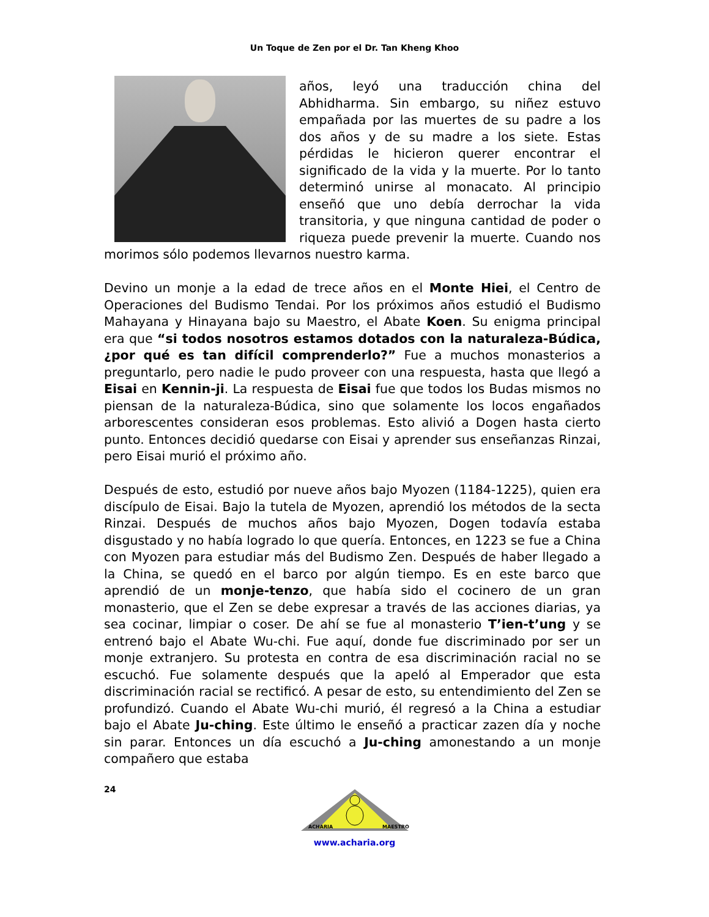Un Toque de Zen por el Dr. Tan Kheng Khoo
años, leyó una traducción china del Abhidharma. Sin embargo, su niñez estuvo empañada por las muertes de su padre a los dos años y de su madre a los siete. Estas pérdidas le hicieron querer encontrar el significado de la vida y la muerte. Por lo tanto determinó unirse al monacato. Al principio enseñó que uno debía derrochar la vida transitoria, y que ninguna cantidad de poder o riqueza puede prevenir la muerte. Cuando nos morimos sólo podemos llevarnos nuestro karma.
Devino un monje a la edad de trece años en el Monte Hiei, el Centro de Operaciones del Budismo Tendai. Por los próximos años estudió el Budismo Mahayana y Hinayana bajo su Maestro, el Abate Koen. Su enigma principal era que “si todos nosotros estamos dotados con la naturaleza-Búdica, ¿por qué es tan difícil comprenderlo?” Fue a muchos monasterios a preguntarlo, pero nadie le pudo proveer con una respuesta, hasta que llegó a Eisai en Kennin-ji. La respuesta de Eisai fue que todos los Budas mismos no piensan de la naturaleza-Búdica, sino que solamente los locos engañados arborescentes consideran esos problemas. Esto alivió a Dogen hasta cierto punto. Entonces decidió quedarse con Eisai y aprender sus enseñanzas Rinzai, pero Eisai murió el próximo año.
Después de esto, estudió por nueve años bajo Myozen (1184-1225), quien era discípulo de Eisai. Bajo la tutela de Myozen, aprendió los métodos de la secta Rinzai. Después de muchos años bajo Myozen, Dogen todavía estaba disgustado y no había logrado lo que quería. Entonces, en 1223 se fue a China con Myozen para estudiar más del Budismo Zen. Después de haber llegado a la China, se quedó en el barco por algún tiempo. Es en este barco que aprendió de un monje-tenzo, que había sido el cocinero de un gran monasterio, que el Zen se debe expresar a través de las acciones diarias, ya sea cocinar, limpiar o coser. De ahí se fue al monasterio T’ien-t’ung y se entrenó bajo el Abate Wu-chi. Fue aquí, donde fue discriminado por ser un monje extranjero. Su protesta en contra de esa discriminación racial no se escuchó. Fue solamente después que la apeló al Emperador que esta discriminación racial se rectificó. A pesar de esto, su entendimiento del Zen se profundizó. Cuando el Abate Wu-chi murió, él regresó a la China a estudiar bajo el Abate Ju-ching. Este último le enseñó a practicar zazen día y noche sin parar. Entonces un día escuchó a Ju-ching amonestando a un monje compañero que estaba
24
ACHARIA
MAESTRO
www.acharia.org